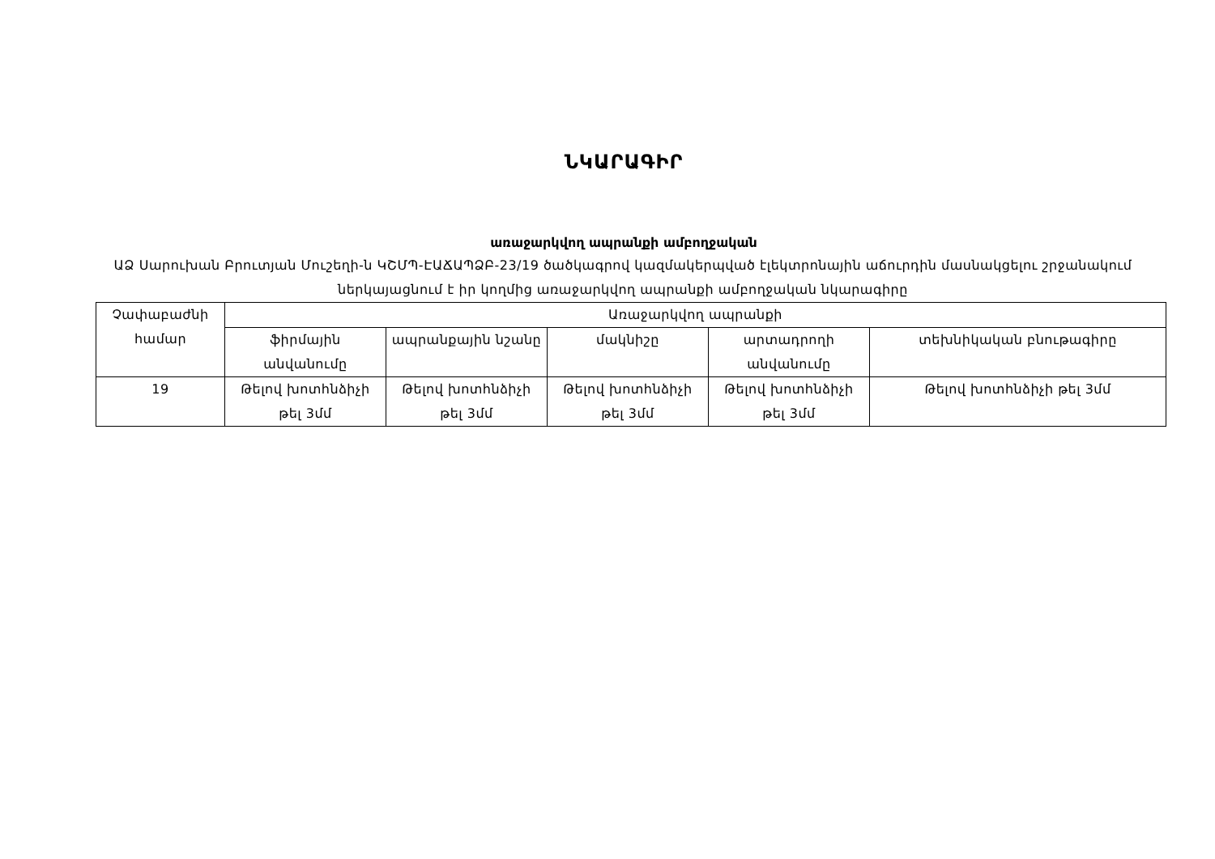ՆԿԱՐԱԳԻՐ
առաջարկվող ապրանքի ամբողջական
ԱՁ Սարուխան Բրուտյան Մուշեղի-ն ԿՇՄՊ-ԷԱՃԱՊՁԲ-23/19 ծածկագրով կազմակերպված էլեկտրոնային աճուրդին մասնակցելու շրջանակում ներկայացնում է իր կողմից առաջարկվող ապրանքի ամբողջական նկարագիրը
| Չափաբաժնի համար | Առաջարկվող ապրանքի | | | | |
| --- | --- | --- | --- | --- | --- |
| | ֆիրմային անվանումը | ապրանքային նշանը | մակնիշը | արտադրողի անվանումը | տեխնիկական բնութագիրը |
| 19 | Թելով խոտհնձիչի թել 3մմ | Թելով խոտհնձիչի թել 3մմ | Թելով խոտհնձիչի թել 3մմ | Թելով խոտհնձիչի թել 3մմ | Թելով խոտհնձիչի թել 3մմ |